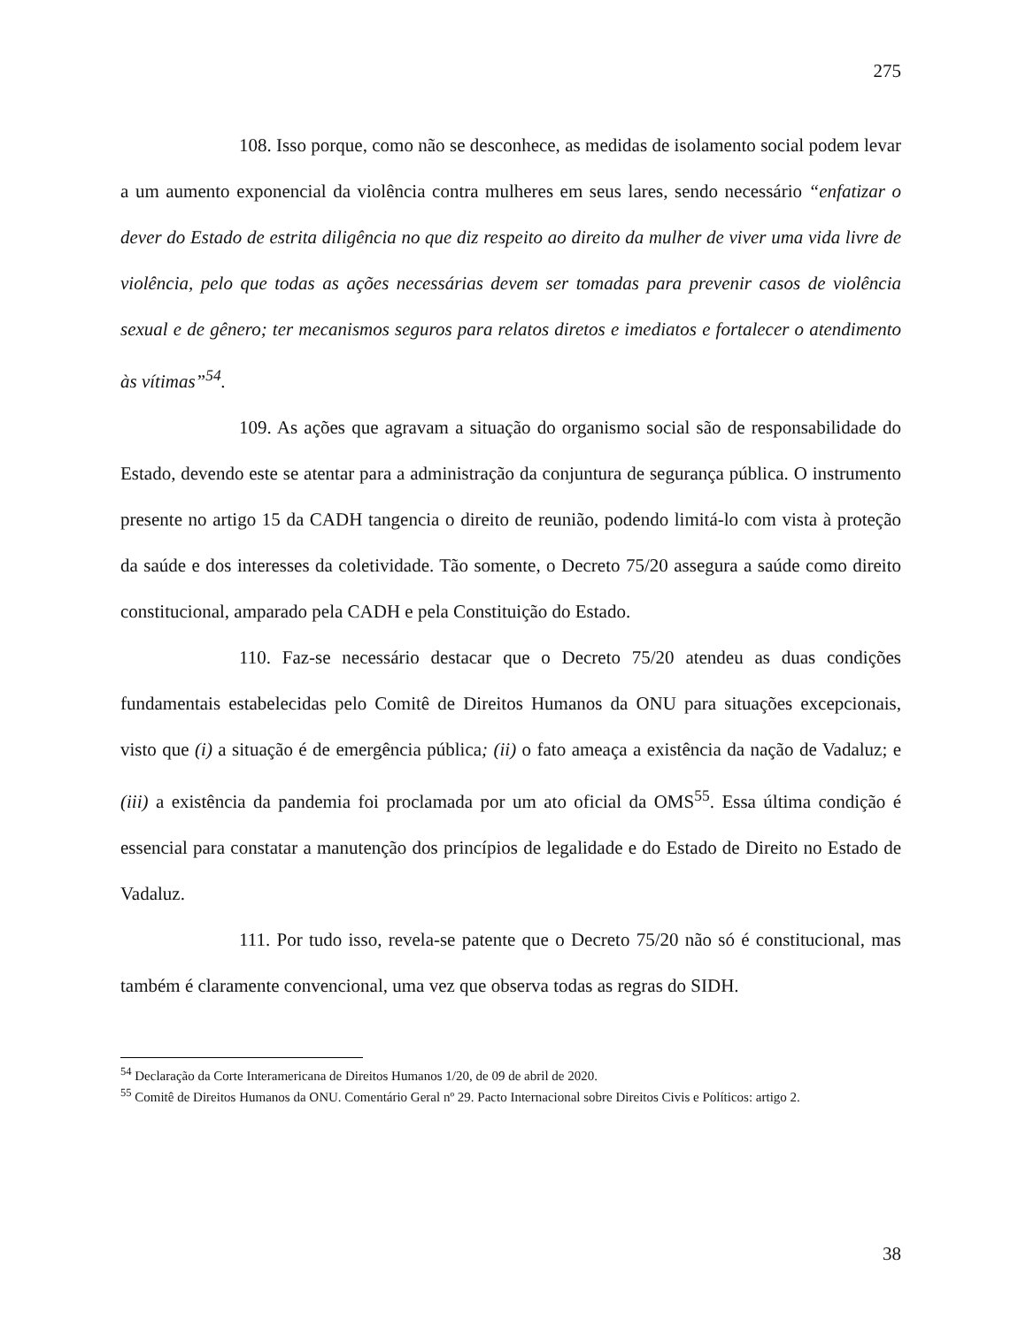275
108. Isso porque, como não se desconhece, as medidas de isolamento social podem levar a um aumento exponencial da violência contra mulheres em seus lares, sendo necessário “enfatizar o dever do Estado de estrita diligência no que diz respeito ao direito da mulher de viver uma vida livre de violência, pelo que todas as ações necessárias devem ser tomadas para prevenir casos de violência sexual e de gênero; ter mecanismos seguros para relatos diretos e imediatos e fortalecer o atendimento às vítimas”<sup>54</sup>.
109. As ações que agravam a situação do organismo social são de responsabilidade do Estado, devendo este se atentar para a administração da conjuntura de segurança pública. O instrumento presente no artigo 15 da CADH tangencia o direito de reunião, podendo limitá-lo com vista à proteção da saúde e dos interesses da coletividade. Tão somente, o Decreto 75/20 assegura a saúde como direito constitucional, amparado pela CADH e pela Constituição do Estado.
110. Faz-se necessário destacar que o Decreto 75/20 atendeu as duas condições fundamentais estabelecidas pelo Comitê de Direitos Humanos da ONU para situações excepcionais, visto que (i) a situação é de emergência pública; (ii) o fato ameaça a existência da nação de Vadaluz; e (iii) a existência da pandemia foi proclamada por um ato oficial da OMS<sup>55</sup>. Essa última condição é essencial para constatar a manutenção dos princípios de legalidade e do Estado de Direito no Estado de Vadaluz.
111. Por tudo isso, revela-se patente que o Decreto 75/20 não só é constitucional, mas também é claramente convencional, uma vez que observa todas as regras do SIDH.
<sup>54</sup> Declaração da Corte Interamericana de Direitos Humanos 1/20, de 09 de abril de 2020.
<sup>55</sup> Comitê de Direitos Humanos da ONU. Comentário Geral nº 29. Pacto Internacional sobre Direitos Civis e Políticos: artigo 2.
38